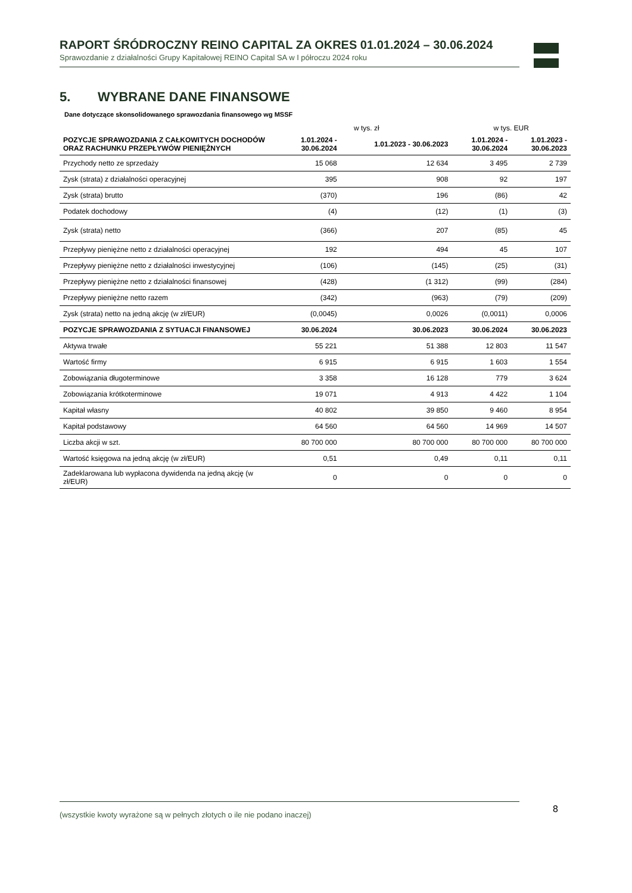RAPORT ŚRÓDROCZNY REINO CAPITAL ZA OKRES 01.01.2024 – 30.06.2024
Sprawozdanie z działalności Grupy Kapitałowej REINO Capital SA w I półroczu 2024 roku
5. WYBRANE DANE FINANSOWE
Dane dotyczące skonsolidowanego sprawozdania finansowego wg MSSF
| | w tys. zł | | w tys. EUR | |
| POZYCJE SPRAWOZDANIA Z CAŁKOWITYCH DOCHODÓW ORAZ RACHUNKU PRZEPŁYWÓW PIENIĘŻNYCH | 1.01.2024 - 30.06.2024 | 1.01.2023 - 30.06.2023 | 1.01.2024 - 30.06.2024 | 1.01.2023 - 30.06.2023 |
| Przychody netto ze sprzedaży | 15 068 | 12 634 | 3 495 | 2 739 |
| Zysk (strata) z działalności operacyjnej | 395 | 908 | 92 | 197 |
| Zysk (strata) brutto | (370) | 196 | (86) | 42 |
| Podatek dochodowy | (4) | (12) | (1) | (3) |
| Zysk (strata) netto | (366) | 207 | (85) | 45 |
| Przepływy pieniężne netto z działalności operacyjnej | 192 | 494 | 45 | 107 |
| Przepływy pieniężne netto z działalności inwestycyjnej | (106) | (145) | (25) | (31) |
| Przepływy pieniężne netto z działalności finansowej | (428) | (1 312) | (99) | (284) |
| Przepływy pieniężne netto razem | (342) | (963) | (79) | (209) |
| Zysk (strata) netto na jedną akcję (w zł/EUR) | (0,0045) | 0,0026 | (0,0011) | 0,0006 |
| POZYCJE SPRAWOZDANIA Z SYTUACJI FINANSOWEJ | 30.06.2024 | 30.06.2023 | 30.06.2024 | 30.06.2023 |
| Aktywa trwałe | 55 221 | 51 388 | 12 803 | 11 547 |
| Wartość firmy | 6 915 | 6 915 | 1 603 | 1 554 |
| Zobowiązania długoterminowe | 3 358 | 16 128 | 779 | 3 624 |
| Zobowiązania krótkoterminowe | 19 071 | 4 913 | 4 422 | 1 104 |
| Kapitał własny | 40 802 | 39 850 | 9 460 | 8 954 |
| Kapitał podstawowy | 64 560 | 64 560 | 14 969 | 14 507 |
| Liczba akcji w szt. | 80 700 000 | 80 700 000 | 80 700 000 | 80 700 000 |
| Wartość księgowa na jedną akcję (w zł/EUR) | 0,51 | 0,49 | 0,11 | 0,11 |
| Zadeklarowana lub wypłacona dywidenda na jedną akcję (w zł/EUR) | 0 | 0 | 0 | 0 |
(wszystkie kwoty wyrażone są w pełnych złotych o ile nie podano inaczej) 8